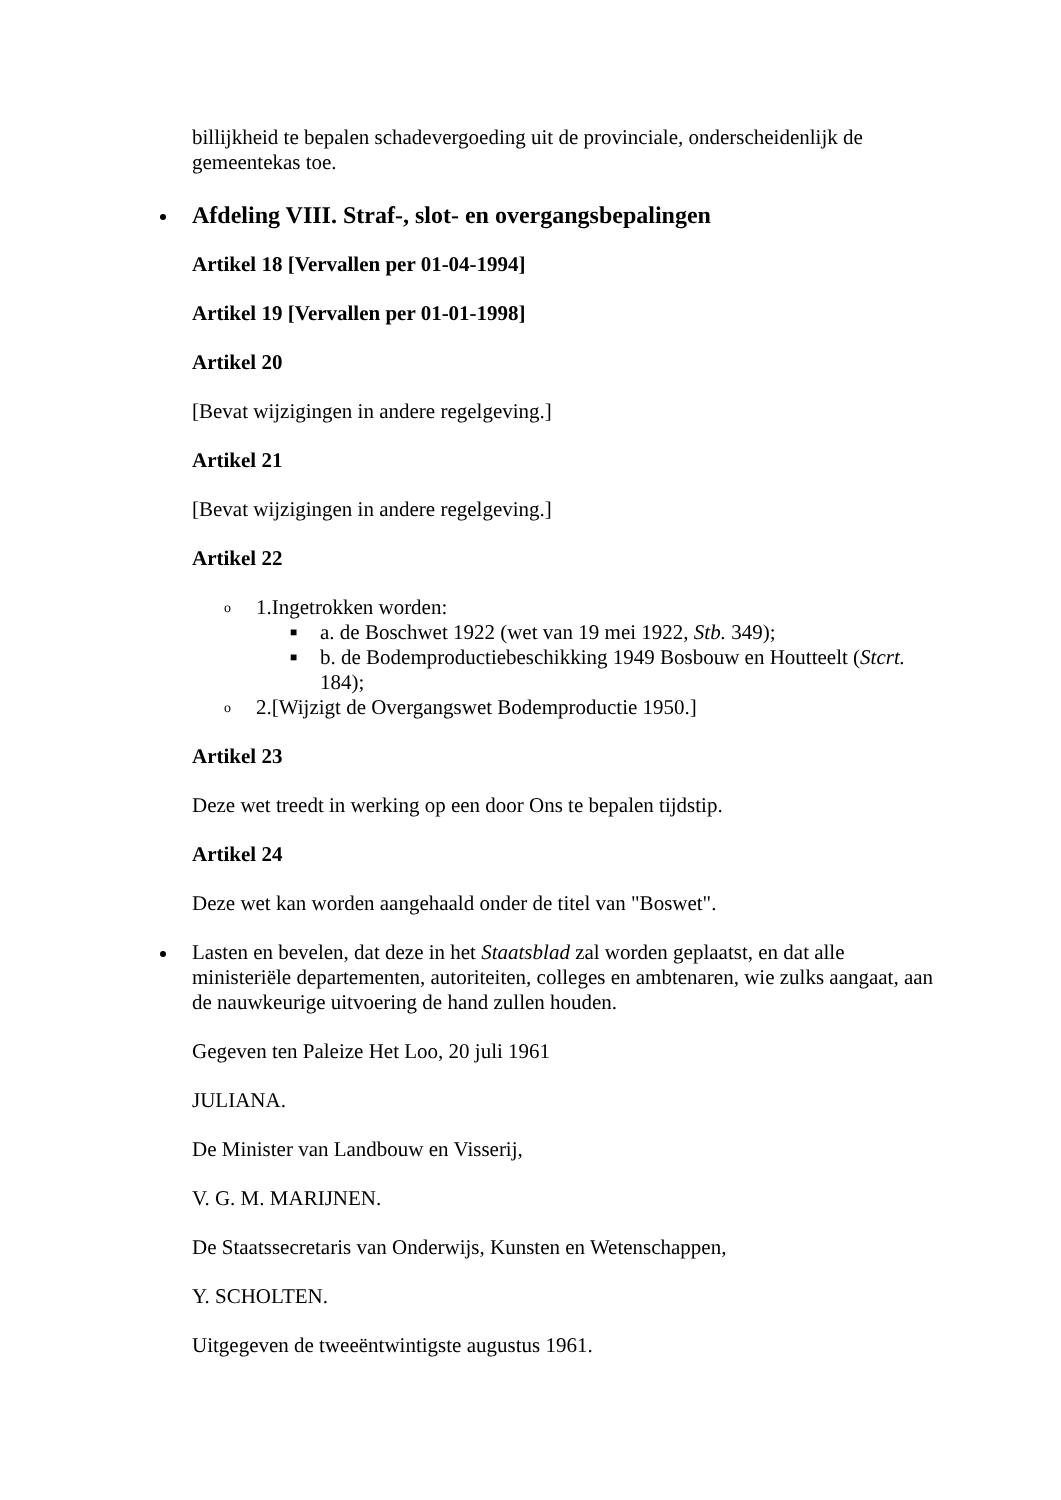billijkheid te bepalen schadevergoeding uit de provinciale, onderscheidenlijk de gemeentekas toe.
Afdeling VIII. Straf-, slot- en overgangsbepalingen
Artikel 18 [Vervallen per 01-04-1994]
Artikel 19 [Vervallen per 01-01-1998]
Artikel 20
[Bevat wijzigingen in andere regelgeving.]
Artikel 21
[Bevat wijzigingen in andere regelgeving.]
Artikel 22
o 1.Ingetrokken worden:
■ a. de Boschwet 1922 (wet van 19 mei 1922, Stb. 349);
■ b. de Bodemproductiebeschikking 1949 Bosbouw en Houtteelt (Stcrt. 184);
o 2.[Wijzigt de Overgangswet Bodemproductie 1950.]
Artikel 23
Deze wet treedt in werking op een door Ons te bepalen tijdstip.
Artikel 24
Deze wet kan worden aangehaald onder de titel van "Boswet".
Lasten en bevelen, dat deze in het Staatsblad zal worden geplaatst, en dat alle ministeriële departementen, autoriteiten, colleges en ambtenaren, wie zulks aangaat, aan de nauwkeurige uitvoering de hand zullen houden.
Gegeven ten Paleize Het Loo, 20 juli 1961
JULIANA.
De Minister van Landbouw en Visserij,
V. G. M. MARIJNEN.
De Staatssecretaris van Onderwijs, Kunsten en Wetenschappen,
Y. SCHOLTEN.
Uitgegeven de tweeëntwintigste augustus 1961.